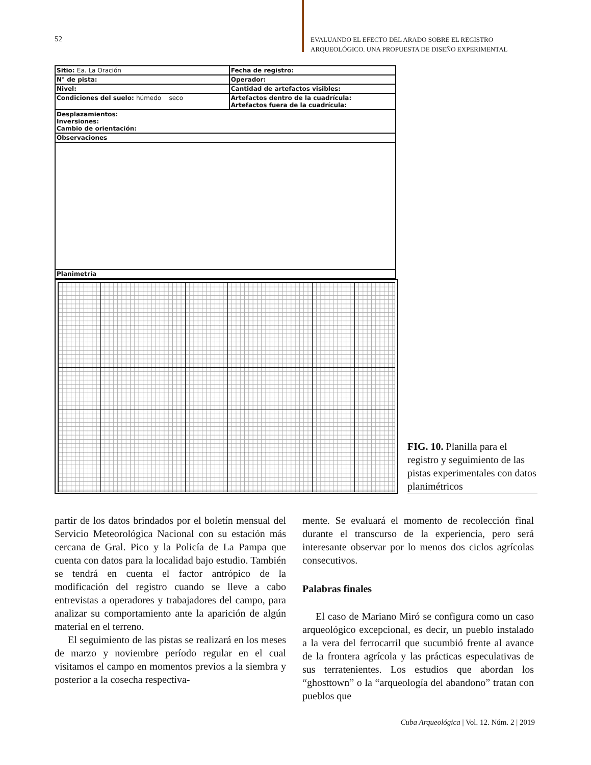52 EVALUANDO EL EFECTO DEL ARADO SOBRE EL REGISTRO ARQUEOLÓGICO. UNA PROPUESTA DE DISEÑO EXPERIMENTAL
| Sitio: Ea. La Oración | Fecha de registro: |
| N° de pista: | Operador: |
| Nivel: | Cantidad de artefactos visibles: |
| Condiciones del suelo: húmedo seco | Artefactos dentro de la cuadrícula: Artefactos fuera de la cuadrícula: |
| Desplazamientos: Inversiones: Cambio de orientación: | |
| Observaciones | |
| Planimetría | |
FIG. 10. Planilla para el registro y seguimiento de las pistas experimentales con datos planimétricos
partir de los datos brindados por el boletín mensual del Servicio Meteorológica Nacional con su estación más cercana de Gral. Pico y la Policía de La Pampa que cuenta con datos para la localidad bajo estudio. También se tendrá en cuenta el factor antrópico de la modificación del registro cuando se lleve a cabo entrevistas a operadores y trabajadores del campo, para analizar su comportamiento ante la aparición de algún material en el terreno.
El seguimiento de las pistas se realizará en los meses de marzo y noviembre período regular en el cual visitamos el campo en momentos previos a la siembra y posterior a la cosecha respectiva-
mente. Se evaluará el momento de recolección final durante el transcurso de la experiencia, pero será interesante observar por lo menos dos ciclos agrícolas consecutivos.
Palabras finales
El caso de Mariano Miró se configura como un caso arqueológico excepcional, es decir, un pueblo instalado a la vera del ferrocarril que sucumbió frente al avance de la frontera agrícola y las prácticas especulativas de sus terratenientes. Los estudios que abordan los “ghosttown” o la “arqueología del abandono” tratan con pueblos que
Cuba Arqueológica | Vol. 12. Núm. 2 | 2019